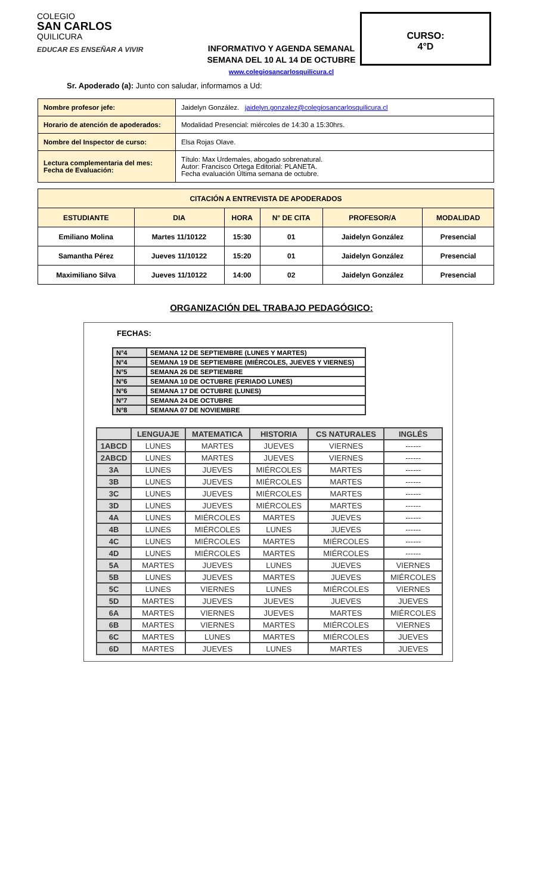COLEGIO
SAN CARLOS
QUILICURA
EDUCAR ES ENSEÑAR A VIVIR
INFORMATIVO Y AGENDA SEMANAL
SEMANA DEL 10 AL 14 DE OCTUBRE
www.colegiosancarlosquilicura.cl
CURSO:
4°D
Sr. Apoderado (a): Junto con saludar, informamos a Ud:
| Nombre profesor jefe: | Jaidelyn González. jaidelyn.gonzalez@colegiosancarlosquilicura.cl |
| Horario de atención de apoderados: | Modalidad Presencial: miércoles de 14:30 a 15:30hrs. |
| Nombre del Inspector de curso: | Elsa Rojas Olave. |
| Lectura complementaria del mes: Fecha de Evaluación: | Título: Max Urdemales, abogado sobrenatural. Autor: Francisco Ortega Editorial: PLANETA. Fecha evaluación Última semana de octubre. |
| CITACIÓN A ENTREVISTA DE APODERADOS | | | | | |
| --- | --- | --- | --- | --- | --- |
| ESTUDIANTE | DIA | HORA | N° DE CITA | PROFESOR/A | MODALIDAD |
| Emiliano Molina | Martes 11/10122 | 15:30 | 01 | Jaidelyn González | Presencial |
| Samantha Pérez | Jueves 11/10122 | 15:20 | 01 | Jaidelyn González | Presencial |
| Maximiliano Silva | Jueves 11/10122 | 14:00 | 02 | Jaidelyn González | Presencial |
ORGANIZACIÓN DEL TRABAJO PEDAGÓGICO:
FECHAS:
| N°4 | SEMANA 12 DE SEPTIEMBRE (LUNES Y MARTES) |
| N°4 | SEMANA 19 DE SEPTIEMBRE (MIÉRCOLES, JUEVES Y VIERNES) |
| N°5 | SEMANA 26 DE SEPTIEMBRE |
| N°6 | SEMANA 10 DE OCTUBRE (FERIADO LUNES) |
| N°6 | SEMANA 17 DE OCTUBRE (LUNES) |
| N°7 | SEMANA 24 DE OCTUBRE |
| N°8 | SEMANA 07 DE NOVIEMBRE |
| | LENGUAJE | MATEMATICA | HISTORIA | CS NATURALES | INGLÉS |
| --- | --- | --- | --- | --- | --- |
| 1ABCD | LUNES | MARTES | JUEVES | VIERNES | ------ |
| 2ABCD | LUNES | MARTES | JUEVES | VIERNES | ------ |
| 3A | LUNES | JUEVES | MIÉRCOLES | MARTES | ------ |
| 3B | LUNES | JUEVES | MIÉRCOLES | MARTES | ------ |
| 3C | LUNES | JUEVES | MIÉRCOLES | MARTES | ------ |
| 3D | LUNES | JUEVES | MIÉRCOLES | MARTES | ------ |
| 4A | LUNES | MIÉRCOLES | MARTES | JUEVES | ------ |
| 4B | LUNES | MIÉRCOLES | LUNES | JUEVES | ------ |
| 4C | LUNES | MIÉRCOLES | MARTES | MIÉRCOLES | ------ |
| 4D | LUNES | MIÉRCOLES | MARTES | MIÉRCOLES | ------ |
| 5A | MARTES | JUEVES | LUNES | JUEVES | VIERNES |
| 5B | LUNES | JUEVES | MARTES | JUEVES | MIÉRCOLES |
| 5C | LUNES | VIERNES | LUNES | MIÉRCOLES | VIERNES |
| 5D | MARTES | JUEVES | JUEVES | JUEVES | JUEVES |
| 6A | MARTES | VIERNES | JUEVES | MARTES | MIÉRCOLES |
| 6B | MARTES | VIERNES | MARTES | MIÉRCOLES | VIERNES |
| 6C | MARTES | LUNES | MARTES | MIÉRCOLES | JUEVES |
| 6D | MARTES | JUEVES | LUNES | MARTES | JUEVES |